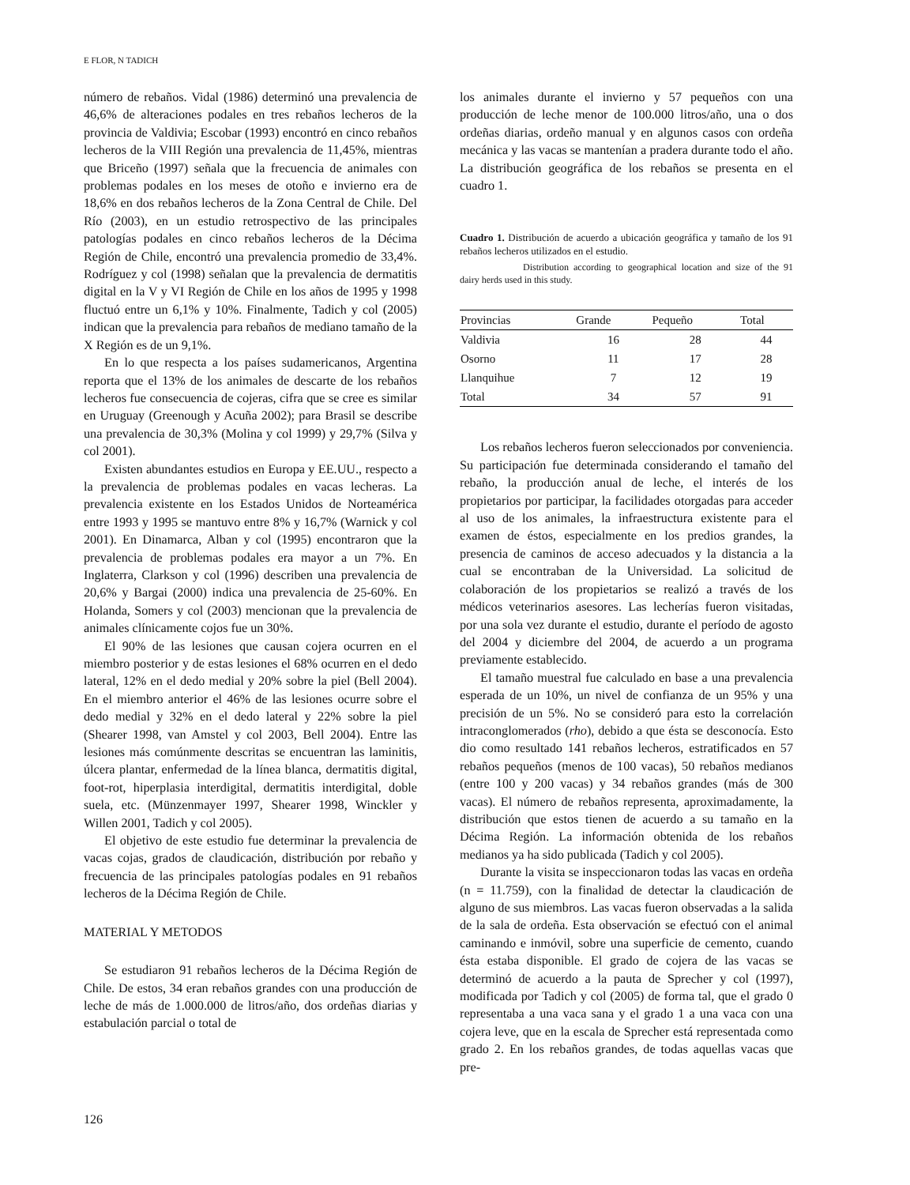E FLOR, N TADICH
número de rebaños. Vidal (1986) determinó una prevalencia de 46,6% de alteraciones podales en tres rebaños lecheros de la provincia de Valdivia; Escobar (1993) encontró en cinco rebaños lecheros de la VIII Región una prevalencia de 11,45%, mientras que Briceño (1997) señala que la frecuencia de animales con problemas podales en los meses de otoño e invierno era de 18,6% en dos rebaños lecheros de la Zona Central de Chile. Del Río (2003), en un estudio retrospectivo de las principales patologías podales en cinco rebaños lecheros de la Décima Región de Chile, encontró una prevalencia promedio de 33,4%. Rodríguez y col (1998) señalan que la prevalencia de dermatitis digital en la V y VI Región de Chile en los años de 1995 y 1998 fluctuó entre un 6,1% y 10%. Finalmente, Tadich y col (2005) indican que la prevalencia para rebaños de mediano tamaño de la X Región es de un 9,1%.
En lo que respecta a los países sudamericanos, Argentina reporta que el 13% de los animales de descarte de los rebaños lecheros fue consecuencia de cojeras, cifra que se cree es similar en Uruguay (Greenough y Acuña 2002); para Brasil se describe una prevalencia de 30,3% (Molina y col 1999) y 29,7% (Silva y col 2001).
Existen abundantes estudios en Europa y EE.UU., respecto a la prevalencia de problemas podales en vacas lecheras. La prevalencia existente en los Estados Unidos de Norteamérica entre 1993 y 1995 se mantuvo entre 8% y 16,7% (Warnick y col 2001). En Dinamarca, Alban y col (1995) encontraron que la prevalencia de problemas podales era mayor a un 7%. En Inglaterra, Clarkson y col (1996) describen una prevalencia de 20,6% y Bargai (2000) indica una prevalencia de 25-60%. En Holanda, Somers y col (2003) mencionan que la prevalencia de animales clínicamente cojos fue un 30%.
El 90% de las lesiones que causan cojera ocurren en el miembro posterior y de estas lesiones el 68% ocurren en el dedo lateral, 12% en el dedo medial y 20% sobre la piel (Bell 2004). En el miembro anterior el 46% de las lesiones ocurre sobre el dedo medial y 32% en el dedo lateral y 22% sobre la piel (Shearer 1998, van Amstel y col 2003, Bell 2004). Entre las lesiones más comúnmente descritas se encuentran las laminitis, úlcera plantar, enfermedad de la línea blanca, dermatitis digital, foot-rot, hiperplasia interdigital, dermatitis interdigital, doble suela, etc. (Münzenmayer 1997, Shearer 1998, Winckler y Willen 2001, Tadich y col 2005).
El objetivo de este estudio fue determinar la prevalencia de vacas cojas, grados de claudicación, distribución por rebaño y frecuencia de las principales patologías podales en 91 rebaños lecheros de la Décima Región de Chile.
MATERIAL Y METODOS
Se estudiaron 91 rebaños lecheros de la Décima Región de Chile. De estos, 34 eran rebaños grandes con una producción de leche de más de 1.000.000 de litros/año, dos ordeñas diarias y estabulación parcial o total de
los animales durante el invierno y 57 pequeños con una producción de leche menor de 100.000 litros/año, una o dos ordeñas diarias, ordeño manual y en algunos casos con ordeña mecánica y las vacas se mantenían a pradera durante todo el año. La distribución geográfica de los rebaños se presenta en el cuadro 1.
Cuadro 1. Distribución de acuerdo a ubicación geográfica y tamaño de los 91 rebaños lecheros utilizados en el estudio.
Distribution according to geographical location and size of the 91 dairy herds used in this study.
| Provincias | Grande | Pequeño | Total |
| --- | --- | --- | --- |
| Valdivia | 16 | 28 | 44 |
| Osorno | 11 | 17 | 28 |
| Llanquihue | 7 | 12 | 19 |
| Total | 34 | 57 | 91 |
Los rebaños lecheros fueron seleccionados por conveniencia. Su participación fue determinada considerando el tamaño del rebaño, la producción anual de leche, el interés de los propietarios por participar, la facilidades otorgadas para acceder al uso de los animales, la infraestructura existente para el examen de éstos, especialmente en los predios grandes, la presencia de caminos de acceso adecuados y la distancia a la cual se encontraban de la Universidad. La solicitud de colaboración de los propietarios se realizó a través de los médicos veterinarios asesores. Las lecherías fueron visitadas, por una sola vez durante el estudio, durante el período de agosto del 2004 y diciembre del 2004, de acuerdo a un programa previamente establecido.
El tamaño muestral fue calculado en base a una prevalencia esperada de un 10%, un nivel de confianza de un 95% y una precisión de un 5%. No se consideró para esto la correlación intraconglomerados (rho), debido a que ésta se desconocía. Esto dio como resultado 141 rebaños lecheros, estratificados en 57 rebaños pequeños (menos de 100 vacas), 50 rebaños medianos (entre 100 y 200 vacas) y 34 rebaños grandes (más de 300 vacas). El número de rebaños representa, aproximadamente, la distribución que estos tienen de acuerdo a su tamaño en la Décima Región. La información obtenida de los rebaños medianos ya ha sido publicada (Tadich y col 2005).
Durante la visita se inspeccionaron todas las vacas en ordeña (n = 11.759), con la finalidad de detectar la claudicación de alguno de sus miembros. Las vacas fueron observadas a la salida de la sala de ordeña. Esta observación se efectuó con el animal caminando e inmóvil, sobre una superficie de cemento, cuando ésta estaba disponible. El grado de cojera de las vacas se determinó de acuerdo a la pauta de Sprecher y col (1997), modificada por Tadich y col (2005) de forma tal, que el grado 0 representaba a una vaca sana y el grado 1 a una vaca con una cojera leve, que en la escala de Sprecher está representada como grado 2. En los rebaños grandes, de todas aquellas vacas que pre-
126